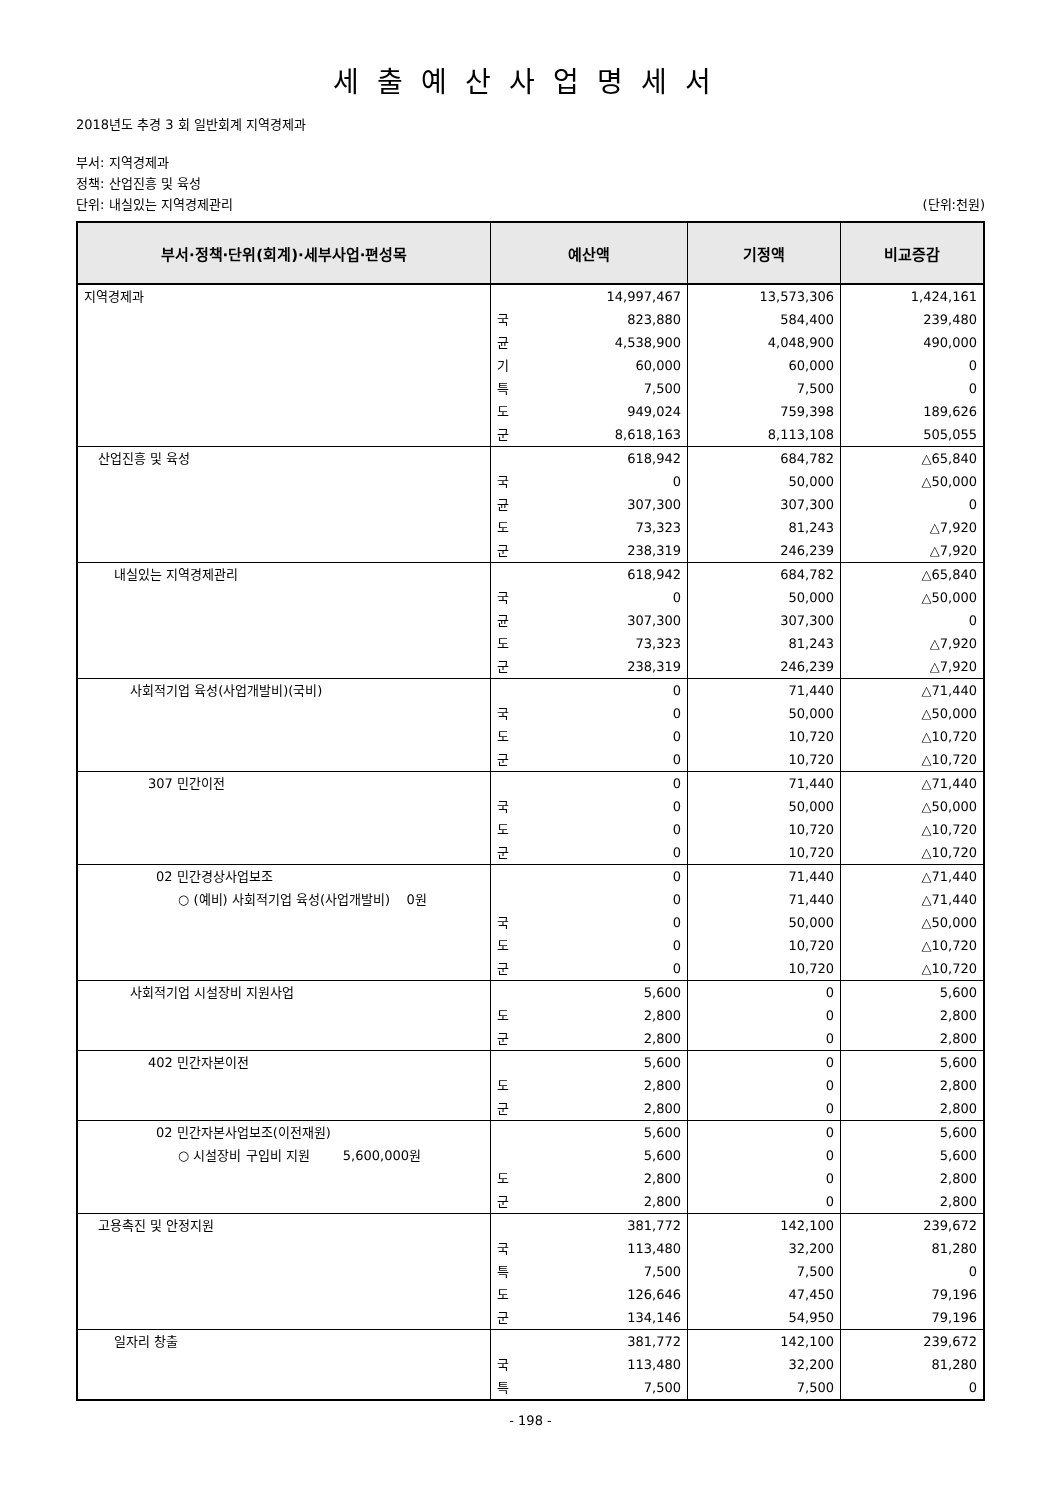세출예산사업명세서
2018년도 추경 3 회 일반회계 지역경제과
부서: 지역경제과
정책: 산업진흥 및 육성
단위: 내실있는 지역경제관리 (단위:천원)
| 부서·정책·단위(회계)·세부사업·편성목 | 예산액 | | 기정액 | 비교증감 |
| --- | --- | --- | --- | --- |
| 지역경제과 | | 14,997,467 | 13,573,306 | 1,424,161 |
| | 국 | 823,880 | 584,400 | 239,480 |
| | 균 | 4,538,900 | 4,048,900 | 490,000 |
| | 기 | 60,000 | 60,000 | 0 |
| | 특 | 7,500 | 7,500 | 0 |
| | 도 | 949,024 | 759,398 | 189,626 |
| | 군 | 8,618,163 | 8,113,108 | 505,055 |
| 산업진흥 및 육성 | | 618,942 | 684,782 | △65,840 |
| | 국 | 0 | 50,000 | △50,000 |
| | 균 | 307,300 | 307,300 | 0 |
| | 도 | 73,323 | 81,243 | △7,920 |
| | 군 | 238,319 | 246,239 | △7,920 |
| 내실있는 지역경제관리 | | 618,942 | 684,782 | △65,840 |
| | 국 | 0 | 50,000 | △50,000 |
| | 균 | 307,300 | 307,300 | 0 |
| | 도 | 73,323 | 81,243 | △7,920 |
| | 군 | 238,319 | 246,239 | △7,920 |
| 사회적기업 육성(사업개발비)(국비) | | 0 | 71,440 | △71,440 |
| | 국 | 0 | 50,000 | △50,000 |
| | 도 | 0 | 10,720 | △10,720 |
| | 군 | 0 | 10,720 | △10,720 |
| 307 민간이전 | | 0 | 71,440 | △71,440 |
| | 국 | 0 | 50,000 | △50,000 |
| | 도 | 0 | 10,720 | △10,720 |
| | 군 | 0 | 10,720 | △10,720 |
| 02 민간경상사업보조 | | 0 | 71,440 | △71,440 |
| ○ (예비) 사회적기업 육성(사업개발비) 0원 | | 0 | 71,440 | △71,440 |
| | 국 | 0 | 50,000 | △50,000 |
| | 도 | 0 | 10,720 | △10,720 |
| | 군 | 0 | 10,720 | △10,720 |
| 사회적기업 시설장비 지원사업 | | 5,600 | 0 | 5,600 |
| | 도 | 2,800 | 0 | 2,800 |
| | 군 | 2,800 | 0 | 2,800 |
| 402 민간자본이전 | | 5,600 | 0 | 5,600 |
| | 도 | 2,800 | 0 | 2,800 |
| | 군 | 2,800 | 0 | 2,800 |
| 02 민간자본사업보조(이전재원) | | 5,600 | 0 | 5,600 |
| ○ 시설장비 구입비 지원 5,600,000원 | | 5,600 | 0 | 5,600 |
| | 도 | 2,800 | 0 | 2,800 |
| | 군 | 2,800 | 0 | 2,800 |
| 고용촉진 및 안정지원 | | 381,772 | 142,100 | 239,672 |
| | 국 | 113,480 | 32,200 | 81,280 |
| | 특 | 7,500 | 7,500 | 0 |
| | 도 | 126,646 | 47,450 | 79,196 |
| | 군 | 134,146 | 54,950 | 79,196 |
| 일자리 창출 | | 381,772 | 142,100 | 239,672 |
| | 국 | 113,480 | 32,200 | 81,280 |
| | 특 | 7,500 | 7,500 | 0 |
- 198 -